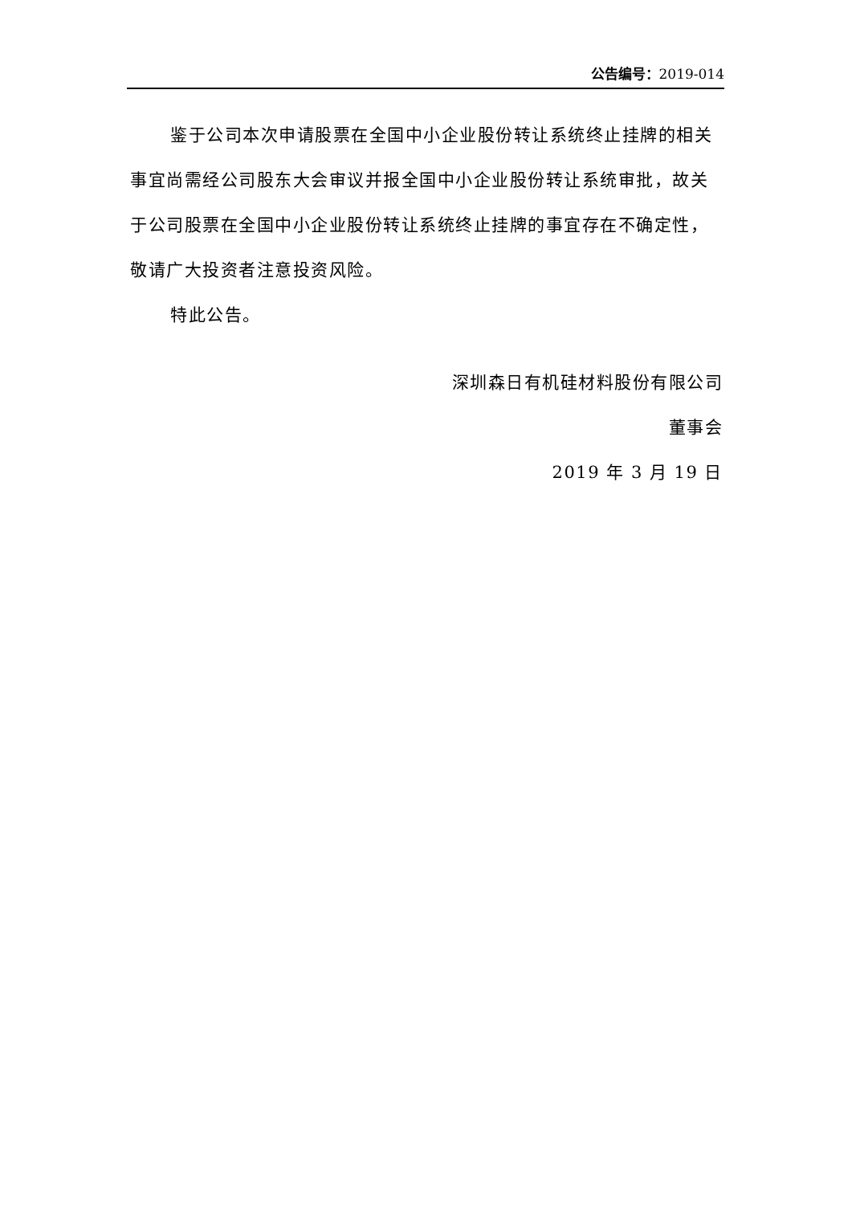公告编号：2019-014
鉴于公司本次申请股票在全国中小企业股份转让系统终止挂牌的相关事宜尚需经公司股东大会审议并报全国中小企业股份转让系统审批，故关于公司股票在全国中小企业股份转让系统终止挂牌的事宜存在不确定性，敬请广大投资者注意投资风险。
特此公告。
深圳森日有机硅材料股份有限公司
董事会
2019 年 3 月 19 日